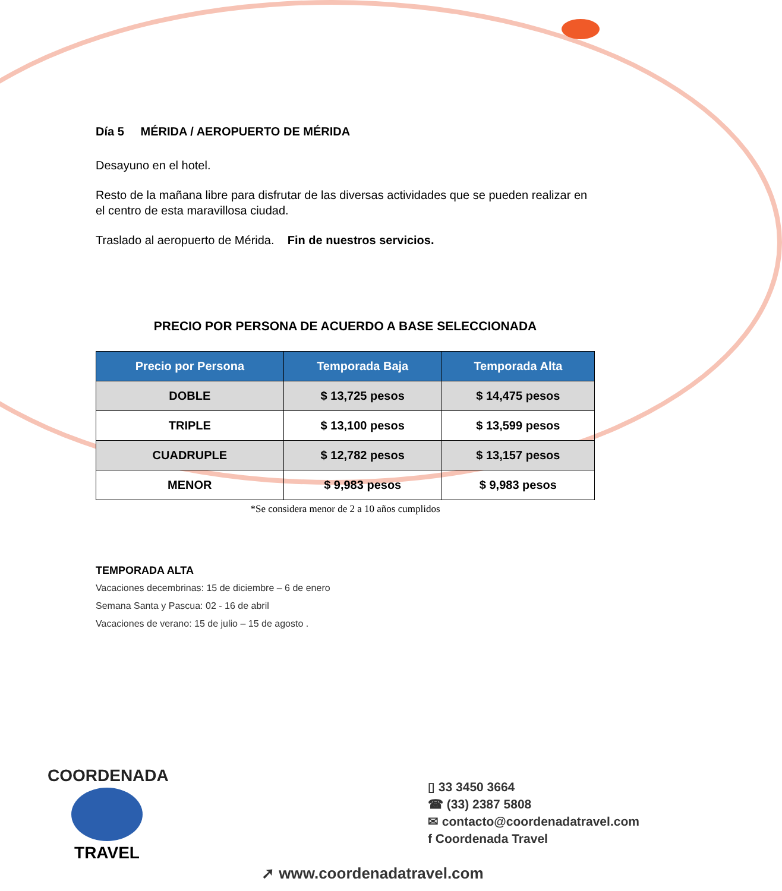Día 5 MÉRIDA / AEROPUERTO DE MÉRIDA
Desayuno en el hotel.
Resto de la mañana libre para disfrutar de las diversas actividades que se pueden realizar en el centro de esta maravillosa ciudad.
Traslado al aeropuerto de Mérida. Fin de nuestros servicios.
PRECIO POR PERSONA DE ACUERDO A BASE SELECCIONADA
| Precio por Persona | Temporada Baja | Temporada Alta |
| --- | --- | --- |
| DOBLE | $ 13,725 pesos | $ 14,475 pesos |
| TRIPLE | $ 13,100 pesos | $ 13,599 pesos |
| CUADRUPLE | $ 12,782 pesos | $ 13,157 pesos |
| MENOR | $ 9,983 pesos | $ 9,983 pesos |
*Se considera menor de 2 a 10 años cumplidos
TEMPORADA ALTA
Vacaciones decembrinas: 15 de diciembre – 6 de enero
Semana Santa y Pascua: 02 - 16 de abril
Vacaciones de verano: 15 de julio – 15 de agosto .
COORDENADA
TRAVEL
▯ 33 3450 3664
☎ (33) 2387 5808
✉ contacto@coordenadatravel.com
f Coordenada Travel
➚ www.coordenadatravel.com